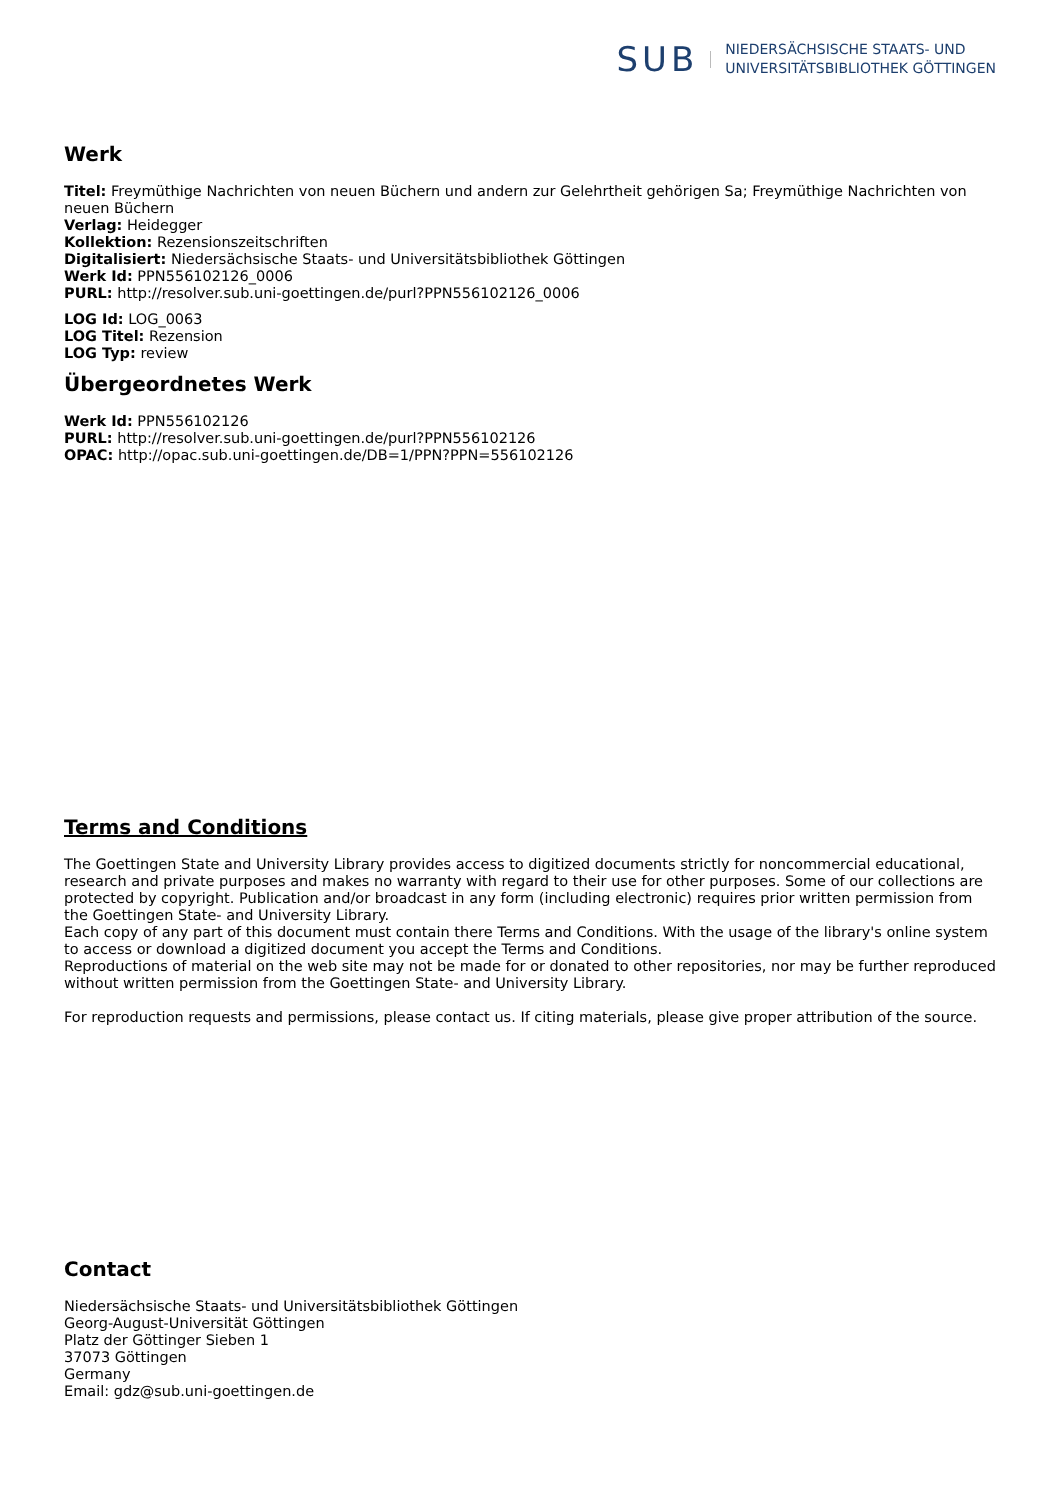SUB
NIEDERSÄCHSISCHE STAATS- UND
UNIVERSITÄTSBIBLIOTHEK GÖTTINGEN
Werk
Titel: Freymüthige Nachrichten von neuen Büchern und andern zur Gelehrtheit gehörigen Sa; Freymüthige Nachrichten von neuen Büchern
Verlag: Heidegger
Kollektion: Rezensionszeitschriften
Digitalisiert: Niedersächsische Staats- und Universitätsbibliothek Göttingen
Werk Id: PPN556102126_0006
PURL: http://resolver.sub.uni-goettingen.de/purl?PPN556102126_0006
LOG Id: LOG_0063
LOG Titel: Rezension
LOG Typ: review
Übergeordnetes Werk
Werk Id: PPN556102126
PURL: http://resolver.sub.uni-goettingen.de/purl?PPN556102126
OPAC: http://opac.sub.uni-goettingen.de/DB=1/PPN?PPN=556102126
Terms and Conditions
The Goettingen State and University Library provides access to digitized documents strictly for noncommercial educational, research and private purposes and makes no warranty with regard to their use for other purposes. Some of our collections are protected by copyright. Publication and/or broadcast in any form (including electronic) requires prior written permission from the Goettingen State- and University Library.
Each copy of any part of this document must contain there Terms and Conditions. With the usage of the library's online system to access or download a digitized document you accept the Terms and Conditions.
Reproductions of material on the web site may not be made for or donated to other repositories, nor may be further reproduced without written permission from the Goettingen State- and University Library.
For reproduction requests and permissions, please contact us. If citing materials, please give proper attribution of the source.
Contact
Niedersächsische Staats- und Universitätsbibliothek Göttingen
Georg-August-Universität Göttingen
Platz der Göttinger Sieben 1
37073 Göttingen
Germany
Email: gdz@sub.uni-goettingen.de